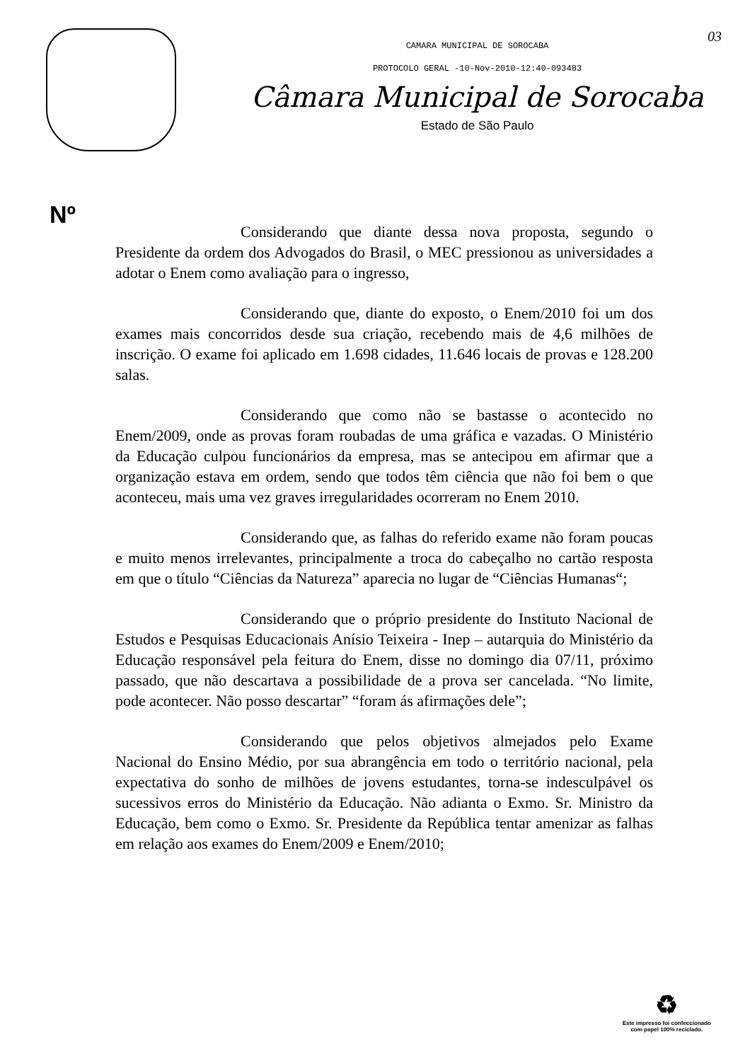03
CAMARA MUNICIPAL DE SOROCABA
PROTOCOLO GERAL -10-Nov-2010-12:40-093483
Câmara Municipal de Sorocaba
Estado de São Paulo
Nº
Considerando que diante dessa nova proposta, segundo o Presidente da ordem dos Advogados do Brasil, o MEC pressionou as universidades a adotar o Enem como avaliação para o ingresso,
Considerando que, diante do exposto, o Enem/2010 foi um dos exames mais concorridos desde sua criação, recebendo mais de 4,6 milhões de inscrição. O exame foi aplicado em 1.698 cidades, 11.646 locais de provas e 128.200 salas.
Considerando que como não se bastasse o acontecido no Enem/2009, onde as provas foram roubadas de uma gráfica e vazadas. O Ministério da Educação culpou funcionários da empresa, mas se antecipou em afirmar que a organização estava em ordem, sendo que todos têm ciência que não foi bem o que aconteceu, mais uma vez graves irregularidades ocorreram no Enem 2010.
Considerando que, as falhas do referido exame não foram poucas e muito menos irrelevantes, principalmente a troca do cabeçalho no cartão resposta em que o título “Ciências da Natureza” aparecia no lugar de “Ciências Humanas“;
Considerando que o próprio presidente do Instituto Nacional de Estudos e Pesquisas Educacionais Anísio Teixeira - Inep – autarquia do Ministério da Educação responsável pela feitura do Enem, disse no domingo dia 07/11, próximo passado, que não descartava a possibilidade de a prova ser cancelada. “No limite, pode acontecer. Não posso descartar” “foram ás afirmações dele”;
Considerando que pelos objetivos almejados pelo Exame Nacional do Ensino Médio, por sua abrangência em todo o território nacional, pela expectativa do sonho de milhões de jovens estudantes, torna-se indesculpável os sucessivos erros do Ministério da Educação. Não adianta o Exmo. Sr. Ministro da Educação, bem como o Exmo. Sr. Presidente da República tentar amenizar as falhas em relação aos exames do Enem/2009 e Enem/2010;
♻
Este impresso foi confeccionado
com papel 100% reciclado.